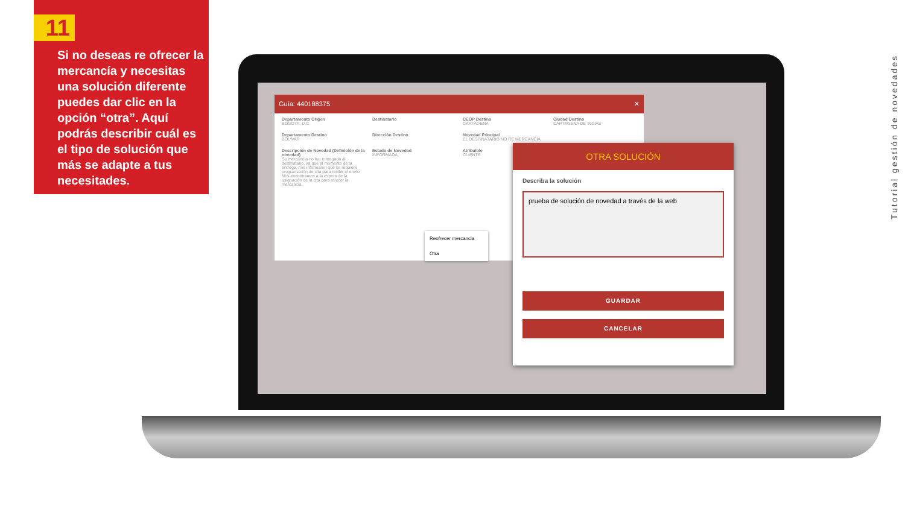11
Si no deseas re ofrecer la mercancía y necesitas una solución diferente puedes dar clic en la opción “otra”. Aquí podrás describir cuál es el tipo de solución que más se adapte a tus necesitades.
Tutorial gestión de novedades
Guía: 440188375 ✕
Departamento Origen
BOGOTA, D.C.
Destinatario
CEOP Destino
CARTAGENA
Ciudad Destino
CARTAGENA DE INDIAS
Departamento Destino
BOLIVAR
Dirección Destino
Novedad Principal
EL DESTINATARIO NO RE MERCANCÍA
Descripción de Novedad (Definición de la novedad)
Su mercancía no fue entregada al destinatario, ya que al momento de la entrega, nos informaron que se requiere programación de cita para recibir el envío. Nos encontramos a la espera de la asignación de la cita para ofrecer la mercancía.
Estado de Novedad
INFORMADA
Atribuible
CLIENTE
Reofrecer mercancia
Otra
OTRA SOLUCIÓN
Describa la solución
prueba de solución de novedad a través de la web
GUARDAR
CANCELAR